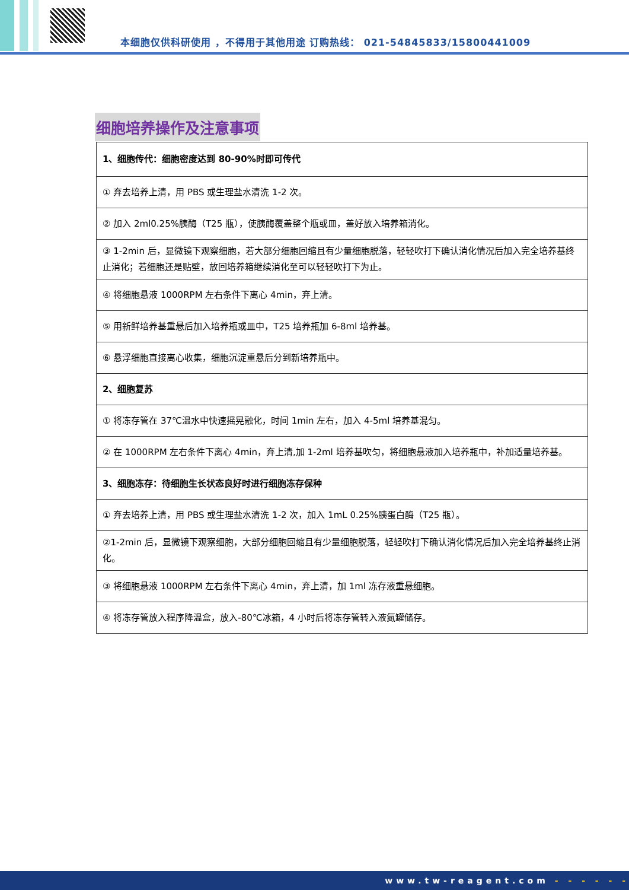本细胞仅供科研使用 ，不得用于其他用途 订购热线： 021-54845833/15800441009
细胞培养操作及注意事项
| 1、细胞传代：细胞密度达到 80-90%时即可传代 |
| ① 弃去培养上清，用 PBS 或生理盐水清洗 1-2 次。 |
| ② 加入 2ml0.25%胰酶（T25 瓶），使胰酶覆盖整个瓶或皿，盖好放入培养箱消化。 |
| ③ 1-2min 后，显微镜下观察细胞，若大部分细胞回缩且有少量细胞脱落，轻轻吹打下确认消化情况后加入完全培养基终止消化；若细胞还是贴壁，放回培养箱继续消化至可以轻轻吹打下为止。 |
| ④ 将细胞悬液 1000RPM 左右条件下离心 4min，弃上清。 |
| ⑤ 用新鲜培养基重悬后加入培养瓶或皿中，T25 培养瓶加 6-8ml 培养基。 |
| ⑥ 悬浮细胞直接离心收集，细胞沉淀重悬后分到新培养瓶中。 |
| 2、细胞复苏 |
| ① 将冻存管在 37℃温水中快速摇晃融化，时间 1min 左右，加入 4-5ml 培养基混匀。 |
| ② 在 1000RPM 左右条件下离心 4min，弃上清,加 1-2ml 培养基吹匀，将细胞悬液加入培养瓶中，补加适量培养基。 |
| 3、细胞冻存：待细胞生长状态良好时进行细胞冻存保种 |
| ① 弃去培养上清，用 PBS 或生理盐水清洗 1-2 次，加入 1mL 0.25%胰蛋白酶（T25 瓶）。 |
| ②1-2min 后，显微镜下观察细胞，大部分细胞回缩且有少量细胞脱落，轻轻吹打下确认消化情况后加入完全培养基终止消化。 |
| ③ 将细胞悬液 1000RPM 左右条件下离心 4min，弃上清，加 1ml 冻存液重悬细胞。 |
| ④ 将冻存管放入程序降温盒，放入-80℃冰箱，4 小时后将冻存管转入液氮罐储存。 |
www.tw-reagent.com - - - - - -